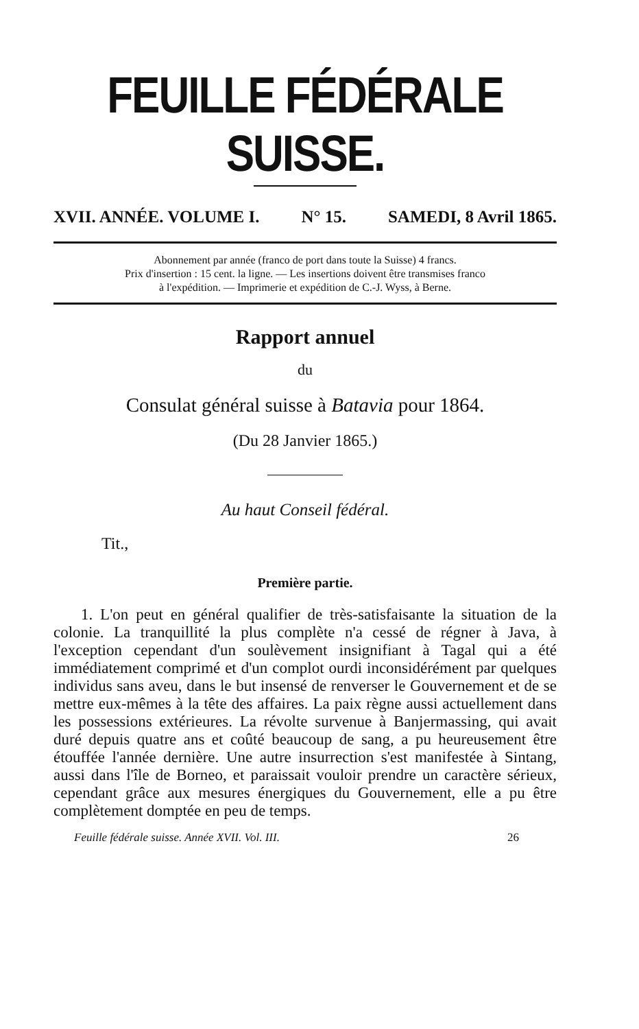FEUILLE FÉDÉRALE SUISSE.
XVII. ANNÉE. VOLUME I. N° 15. SAMEDI, 8 Avril 1865.
Abonnement par année (franco de port dans toute la Suisse) 4 francs.
Prix d'insertion : 15 cent. la ligne. — Les insertions doivent être transmises franco
à l'expédition. — Imprimerie et expédition de C.-J. Wyss, à Berne.
Rapport annuel
du
Consulat général suisse à Batavia pour 1864.
(Du 28 Janvier 1865.)
Au haut Conseil fédéral.
Tit.,
Première partie.
1. L'on peut en général qualifier de très-satisfaisante la situation de la colonie. La tranquillité la plus complète n'a cessé de régner à Java, à l'exception cependant d'un soulèvement insignifiant à Tagal qui a été immédiatement comprimé et d'un complot ourdi inconsidérément par quelques individus sans aveu, dans le but insensé de renverser le Gouvernement et de se mettre eux-mêmes à la tête des affaires. La paix règne aussi actuellement dans les possessions extérieures. La révolte survenue à Banjermassing, qui avait duré depuis quatre ans et coûté beaucoup de sang, a pu heureusement être étouffée l'année dernière. Une autre insurrection s'est manifestée à Sintang, aussi dans l'île de Borneo, et paraissait vouloir prendre un caractère sérieux, cependant grâce aux mesures énergiques du Gouvernement, elle a pu être complètement domptée en peu de temps.
Feuille fédérale suisse. Année XVII. Vol. III. 26